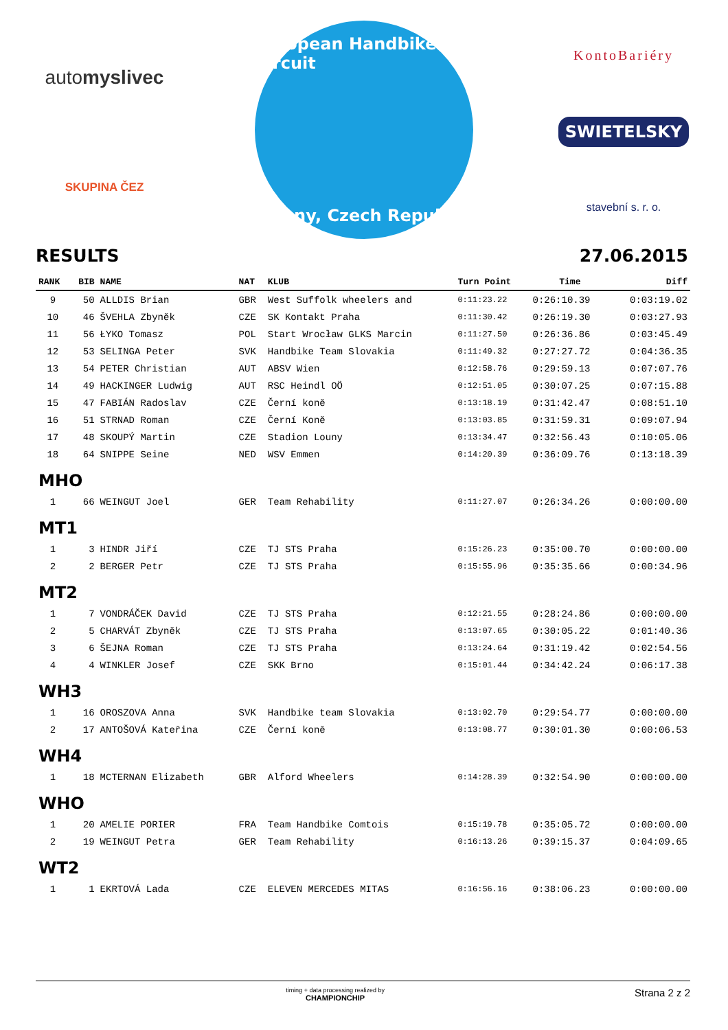automyslivec
SKUPINA ČEZ
European Handbike Circuit
Louny, Czech Republic
KontoBariéry
SWIETELSKY
stavební s. r. o.
RESULTS 27.06.2015
| RANK | BIB | NAME | NAT | KLUB | Turn Point | Time | Diff |
| --- | --- | --- | --- | --- | --- | --- | --- |
| 9 | 50 | ALLDIS Brian | GBR | West Suffolk wheelers and | 0:11:23.22 | 0:26:10.39 | 0:03:19.02 |
| 10 | 46 | ŠVEHLA Zbyněk | CZE | SK Kontakt Praha | 0:11:30.42 | 0:26:19.30 | 0:03:27.93 |
| 11 | 56 | ŁYKO Tomasz | POL | Start Wrocław GLKS Marcin | 0:11:27.50 | 0:26:36.86 | 0:03:45.49 |
| 12 | 53 | SELINGA Peter | SVK | Handbike Team Slovakia | 0:11:49.32 | 0:27:27.72 | 0:04:36.35 |
| 13 | 54 | PETER Christian | AUT | ABSV Wien | 0:12:58.76 | 0:29:59.13 | 0:07:07.76 |
| 14 | 49 | HACKINGER Ludwig | AUT | RSC Heindl OÖ | 0:12:51.05 | 0:30:07.25 | 0:07:15.88 |
| 15 | 47 | FABIÁN Radoslav | CZE | Černí koně | 0:13:18.19 | 0:31:42.47 | 0:08:51.10 |
| 16 | 51 | STRNAD Roman | CZE | Černí Koně | 0:13:03.85 | 0:31:59.31 | 0:09:07.94 |
| 17 | 48 | SKOUPÝ Martin | CZE | Stadion Louny | 0:13:34.47 | 0:32:56.43 | 0:10:05.06 |
| 18 | 64 | SNIPPE Seine | NED | WSV Emmen | 0:14:20.39 | 0:36:09.76 | 0:13:18.39 |
| MHO | | | | | | | |
| 1 | 66 | WEINGUT Joel | GER | Team Rehability | 0:11:27.07 | 0:26:34.26 | 0:00:00.00 |
| MT1 | | | | | | | |
| 1 | 3 | HINDR Jiří | CZE | TJ STS Praha | 0:15:26.23 | 0:35:00.70 | 0:00:00.00 |
| 2 | 2 | BERGER Petr | CZE | TJ STS Praha | 0:15:55.96 | 0:35:35.66 | 0:00:34.96 |
| MT2 | | | | | | | |
| 1 | 7 | VONDRÁČEK David | CZE | TJ STS Praha | 0:12:21.55 | 0:28:24.86 | 0:00:00.00 |
| 2 | 5 | CHARVÁT Zbyněk | CZE | TJ STS Praha | 0:13:07.65 | 0:30:05.22 | 0:01:40.36 |
| 3 | 6 | ŠEJNA Roman | CZE | TJ STS Praha | 0:13:24.64 | 0:31:19.42 | 0:02:54.56 |
| 4 | 4 | WINKLER Josef | CZE | SKK Brno | 0:15:01.44 | 0:34:42.24 | 0:06:17.38 |
| WH3 | | | | | | | |
| 1 | 16 | OROSZOVA Anna | SVK | Handbike team Slovakia | 0:13:02.70 | 0:29:54.77 | 0:00:00.00 |
| 2 | 17 | ANTOŠOVÁ Kateřina | CZE | Černí koně | 0:13:08.77 | 0:30:01.30 | 0:00:06.53 |
| WH4 | | | | | | | |
| 1 | 18 | MCTERNAN Elizabeth | GBR | Alford Wheelers | 0:14:28.39 | 0:32:54.90 | 0:00:00.00 |
| WHO | | | | | | | |
| 1 | 20 | AMELIE PORIER | FRA | Team Handbike Comtois | 0:15:19.78 | 0:35:05.72 | 0:00:00.00 |
| 2 | 19 | WEINGUT Petra | GER | Team Rehability | 0:16:13.26 | 0:39:15.37 | 0:04:09.65 |
| WT2 | | | | | | | |
| 1 | 1 | EKRTOVÁ Lada | CZE | ELEVEN MERCEDES MITAS | 0:16:56.16 | 0:38:06.23 | 0:00:00.00 |
timing + data processing realized by
CHAMPIONCHIP Strana 2 z 2